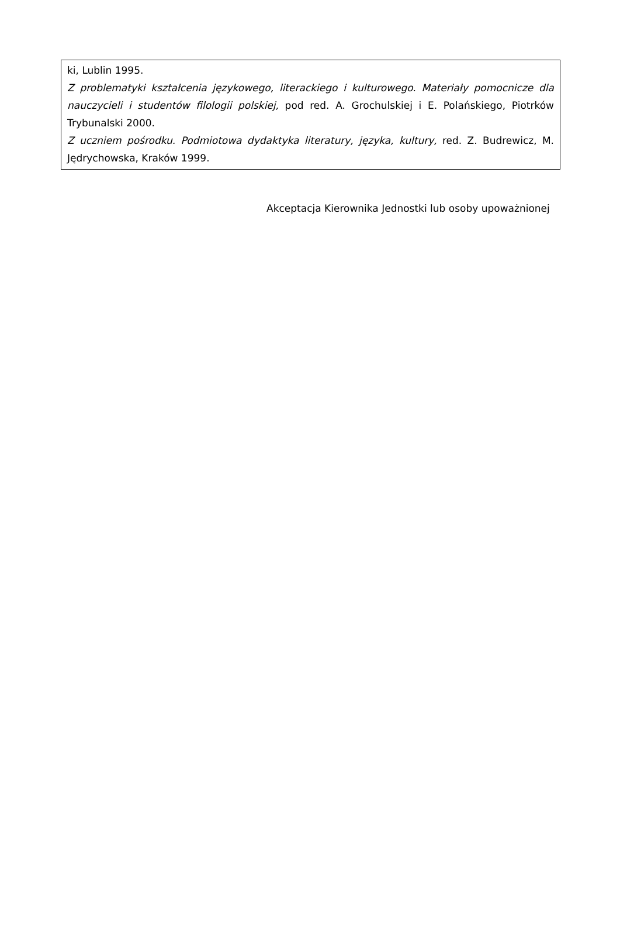| ki, Lublin 1995. Z problematyki kształcenia językowego, literackiego i kulturowego. Materiały pomocnicze dla nauczycieli i studentów filologii polskiej, pod red. A. Grochulskiej i E. Polańskiego, Piotrków Trybunalski 2000. Z uczniem pośrodku. Podmiotowa dydaktyka literatury, języka, kultury, red. Z. Budrewicz, M. Jędrychowska, Kraków 1999. |
Akceptacja Kierownika Jednostki lub osoby upoważnionej